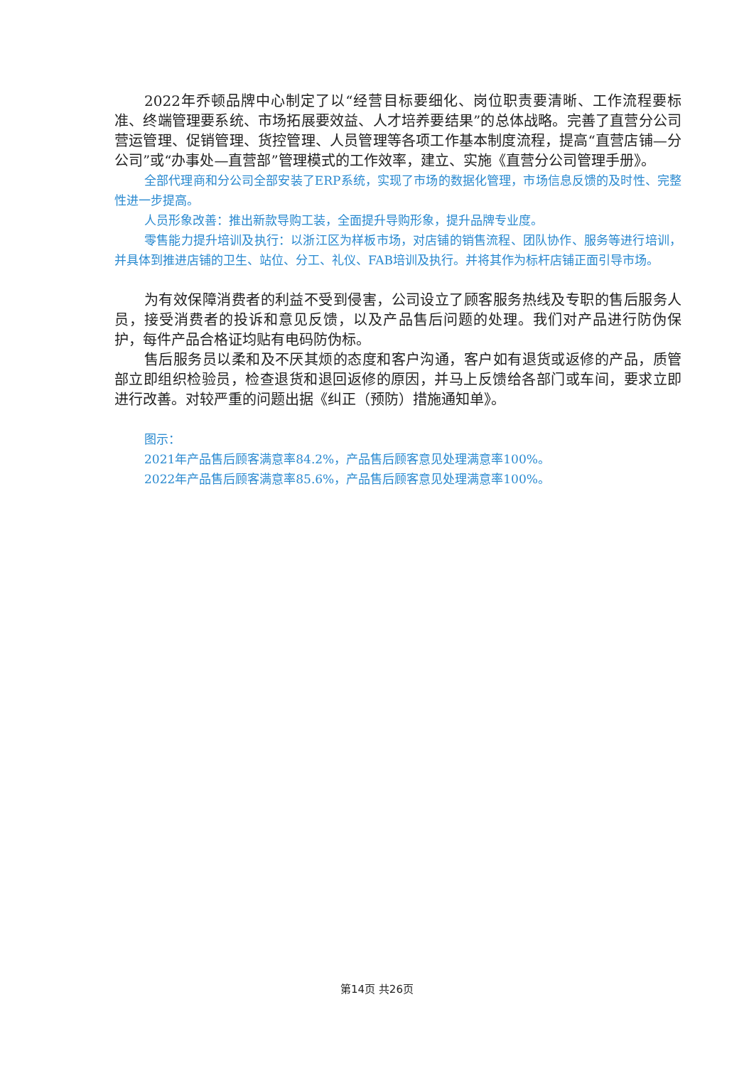2022年乔顿品牌中心制定了以“经营目标要细化、岗位职责要清晰、工作流程要标准、终端管理要系统、市场拓展要效益、人才培养要结果”的总体战略。完善了直营分公司营运管理、促销管理、货控管理、人员管理等各项工作基本制度流程，提高“直营店铺—分公司”或“办事处—直营部”管理模式的工作效率，建立、实施《直营分公司管理手册》。
全部代理商和分公司全部安装了ERP系统，实现了市场的数据化管理，市场信息反馈的及时性、完整性进一步提高。
人员形象改善：推出新款导购工装，全面提升导购形象，提升品牌专业度。
零售能力提升培训及执行：以浙江区为样板市场，对店铺的销售流程、团队协作、服务等进行培训，并具体到推进店铺的卫生、站位、分工、礼仪、FAB培训及执行。并将其作为标杆店铺正面引导市场。
为有效保障消费者的利益不受到侵害，公司设立了顾客服务热线及专职的售后服务人员，接受消费者的投诉和意见反馈，以及产品售后问题的处理。我们对产品进行防伪保护，每件产品合格证均贴有电码防伪标。
售后服务员以柔和及不厌其烦的态度和客户沟通，客户如有退货或返修的产品，质管部立即组织检验员，检查退货和退回返修的原因，并马上反馈给各部门或车间，要求立即进行改善。对较严重的问题出据《纠正（预防）措施通知单》。
图示：
2021年产品售后顾客满意率84.2%，产品售后顾客意见处理满意率100%。
2022年产品售后顾客满意率85.6%，产品售后顾客意见处理满意率100%。
第14页 共26页